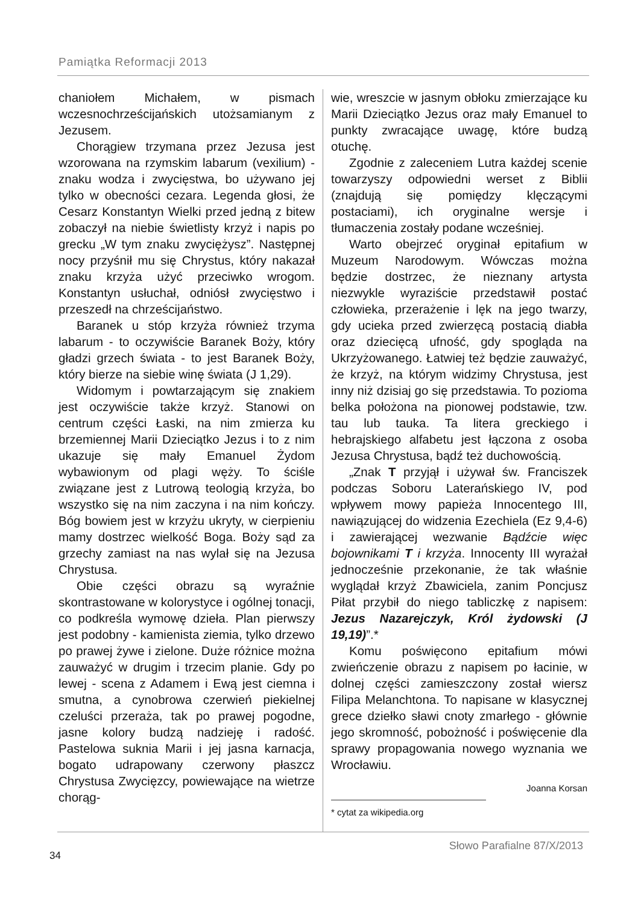Pamiątka Reformacji 2013
chaniołem Michałem, w pismach wczesnochrześcijańskich utożsamianym z Jezusem.
Chorągiew trzymana przez Jezusa jest wzorowana na rzymskim labarum (vexilium) - znaku wodza i zwycięstwa, bo używano jej tylko w obecności cezara. Legenda głosi, że Cesarz Konstantyn Wielki przed jedną z bitew zobaczył na niebie świetlisty krzyż i napis po grecku „W tym znaku zwyciężysz”. Następnej nocy przyśnił mu się Chrystus, który nakazał znaku krzyża użyć przeciwko wrogom. Konstantyn usłuchał, odniósł zwycięstwo i przeszedł na chrześcijaństwo.
Baranek u stóp krzyża również trzyma labarum - to oczywiście Baranek Boży, który gładzi grzech świata - to jest Baranek Boży, który bierze na siebie winę świata (J 1,29).
Widomym i powtarzającym się znakiem jest oczywiście także krzyż. Stanowi on centrum części Łaski, na nim zmierza ku brzemiennej Marii Dzieciątko Jezus i to z nim ukazuje się mały Emanuel Żydom wybawionym od plagi węży. To ściśle związane jest z Lutrową teologią krzyża, bo wszystko się na nim zaczyna i na nim kończy. Bóg bowiem jest w krzyżu ukryty, w cierpieniu mamy dostrzec wielkość Boga. Boży sąd za grzechy zamiast na nas wylał się na Jezusa Chrystusa.
Obie części obrazu są wyraźnie skontrastowane w kolorystyce i ogólnej tonacji, co podkreśla wymowę dzieła. Plan pierwszy jest podobny - kamienista ziemia, tylko drzewo po prawej żywe i zielone. Duże różnice można zauważyć w drugim i trzecim planie. Gdy po lewej - scena z Adamem i Ewą jest ciemna i smutna, a cynobrowa czerwień piekielnej czeluści przeraża, tak po prawej pogodne, jasne kolory budzą nadzieję i radość. Pastelowa suknia Marii i jej jasna karnacja, bogato udrapowany czerwony płaszcz Chrystusa Zwycięzcy, powiewające na wietrze chorąg-
wie, wreszcie w jasnym obłoku zmierzające ku Marii Dzieciątko Jezus oraz mały Emanuel to punkty zwracające uwagę, które budzą otuchę.
Zgodnie z zaleceniem Lutra każdej scenie towarzyszy odpowiedni werset z Biblii (znajdują się pomiędzy klęczącymi postaciami), ich oryginalne wersje i tłumaczenia zostały podane wcześniej.
Warto obejrzeć oryginał epitafium w Muzeum Narodowym. Wówczas można będzie dostrzec, że nieznany artysta niezwykle wyraziście przedstawił postać człowieka, przerażenie i lęk na jego twarzy, gdy ucieka przed zwierzęcą postacią diabła oraz dziecięcą ufność, gdy spogląda na Ukrzyżowanego. Łatwiej też będzie zauważyć, że krzyż, na którym widzimy Chrystusa, jest inny niż dzisiaj go się przedstawia. To pozioma belka położona na pionowej podstawie, tzw. tau lub tauka. Ta litera greckiego i hebrajskiego alfabetu jest łączona z osoba Jezusa Chrystusa, bądź też duchowością.
„Znak T przyjął i używał św. Franciszek podczas Soboru Laterańskiego IV, pod wpływem mowy papieża Innocentego III, nawiązującej do widzenia Ezechiela (Ez 9,4-6) i zawierającej wezwanie Bądźcie więc bojownikami T i krzyża. Innocenty III wyrażał jednocześnie przekonanie, że tak właśnie wyglądał krzyż Zbawiciela, zanim Poncjusz Piłat przybił do niego tabliczkę z napisem: Jezus Nazarejczyk, Król żydowski (J 19,19)”.*
Komu poświęcono epitafium mówi zwieńczenie obrazu z napisem po łacinie, w dolnej części zamieszczony został wiersz Filipa Melanchtona. To napisane w klasycznej grece dziełko sławi cnoty zmarłego - głównie jego skromność, pobożność i poświęcenie dla sprawy propagowania nowego wyznania we Wrocławiu.
Joanna Korsan
* cytat za wikipedia.org
34
Słowo Parafialne 87/X/2013